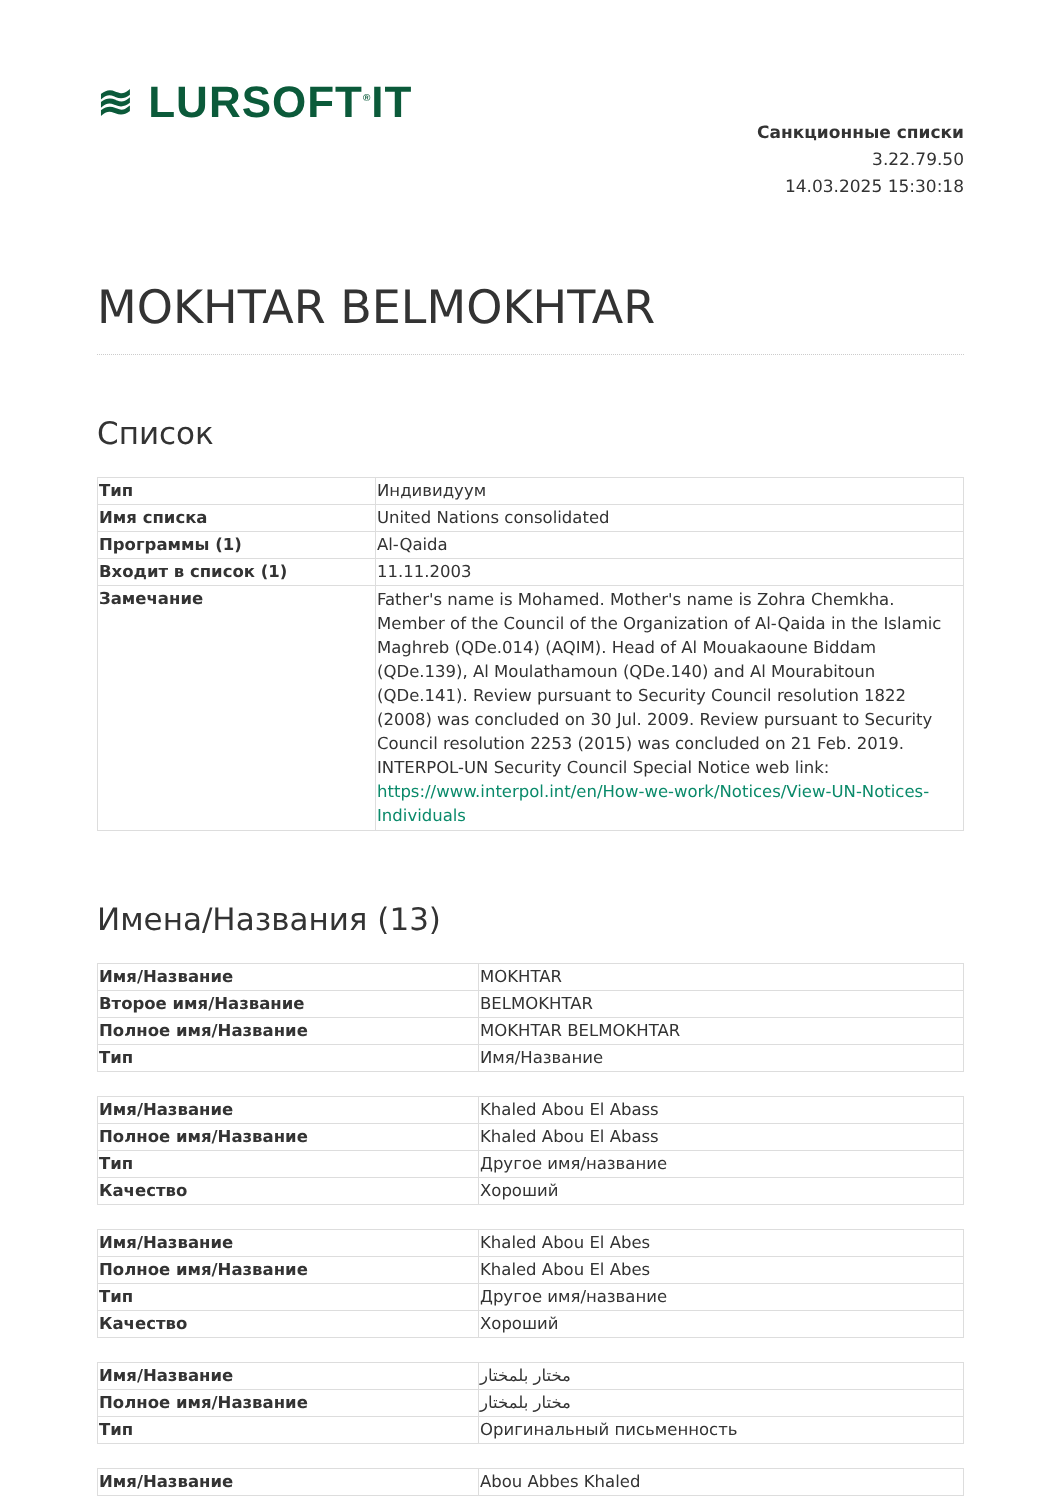≋ LURSOFT<sup>®</sup>IT
Санкционные списки
3.22.79.50
14.03.2025 15:30:18
MOKHTAR BELMOKHTAR
Список
| Тип | Индивидуум |
| Имя списка | United Nations consolidated |
| Программы (1) | Al-Qaida |
| Входит в список (1) | 11.11.2003 |
| Замечание | Father's name is Mohamed. Mother's name is Zohra Chemkha. Member of the Council of the Organization of Al-Qaida in the Islamic Maghreb (QDe.014) (AQIM). Head of Al Mouakaoune Biddam (QDe.139), Al Moulathamoun (QDe.140) and Al Mourabitoun (QDe.141). Review pursuant to Security Council resolution 1822 (2008) was concluded on 30 Jul. 2009. Review pursuant to Security Council resolution 2253 (2015) was concluded on 21 Feb. 2019. INTERPOL-UN Security Council Special Notice web link: https://www.interpol.int/en/How-we-work/Notices/View-UN-Notices-Individuals |
Имена/Названия (13)
| Имя/Название | MOKHTAR |
| Второе имя/Название | BELMOKHTAR |
| Полное имя/Название | MOKHTAR BELMOKHTAR |
| Тип | Имя/Название |
| Имя/Название | Khaled Abou El Abass |
| Полное имя/Название | Khaled Abou El Abass |
| Тип | Другое имя/название |
| Качество | Хороший |
| Имя/Название | Khaled Abou El Abes |
| Полное имя/Название | Khaled Abou El Abes |
| Тип | Другое имя/название |
| Качество | Хороший |
| Имя/Название | مختار بلمختار |
| Полное имя/Название | مختار بلمختار |
| Тип | Оригинальный письменность |
| Имя/Название | Abou Abbes Khaled |